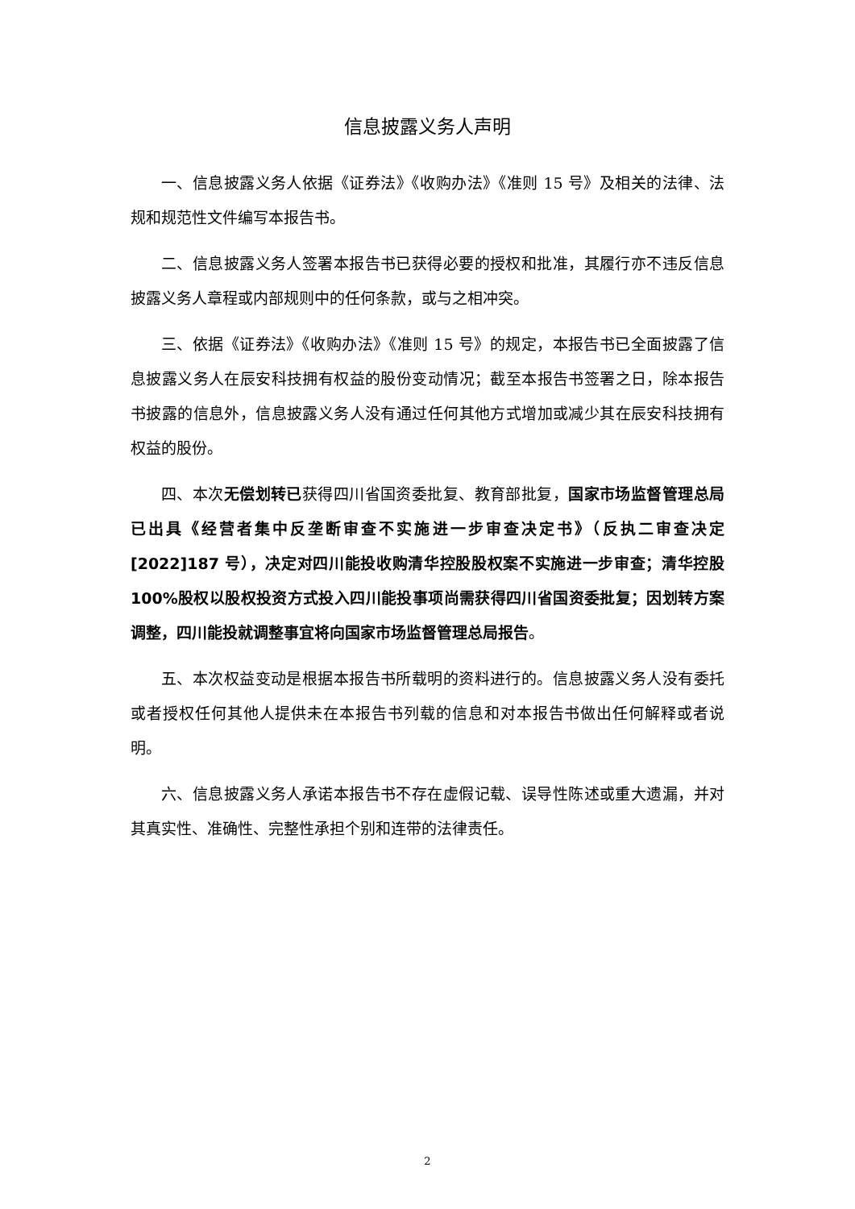信息披露义务人声明
一、信息披露义务人依据《证券法》《收购办法》《准则 15 号》及相关的法律、法规和规范性文件编写本报告书。
二、信息披露义务人签署本报告书已获得必要的授权和批准，其履行亦不违反信息披露义务人章程或内部规则中的任何条款，或与之相冲突。
三、依据《证券法》《收购办法》《准则 15 号》的规定，本报告书已全面披露了信息披露义务人在辰安科技拥有权益的股份变动情况；截至本报告书签署之日，除本报告书披露的信息外，信息披露义务人没有通过任何其他方式增加或减少其在辰安科技拥有权益的股份。
四、本次无偿划转已获得四川省国资委批复、教育部批复，国家市场监督管理总局已出具《经营者集中反垄断审查不实施进一步审查决定书》（反执二审查决定[2022]187 号），决定对四川能投收购清华控股股权案不实施进一步审查；清华控股 100%股权以股权投资方式投入四川能投事项尚需获得四川省国资委批复；因划转方案调整，四川能投就调整事宜将向国家市场监督管理总局报告。
五、本次权益变动是根据本报告书所载明的资料进行的。信息披露义务人没有委托或者授权任何其他人提供未在本报告书列载的信息和对本报告书做出任何解释或者说明。
六、信息披露义务人承诺本报告书不存在虚假记载、误导性陈述或重大遗漏，并对其真实性、准确性、完整性承担个别和连带的法律责任。
2